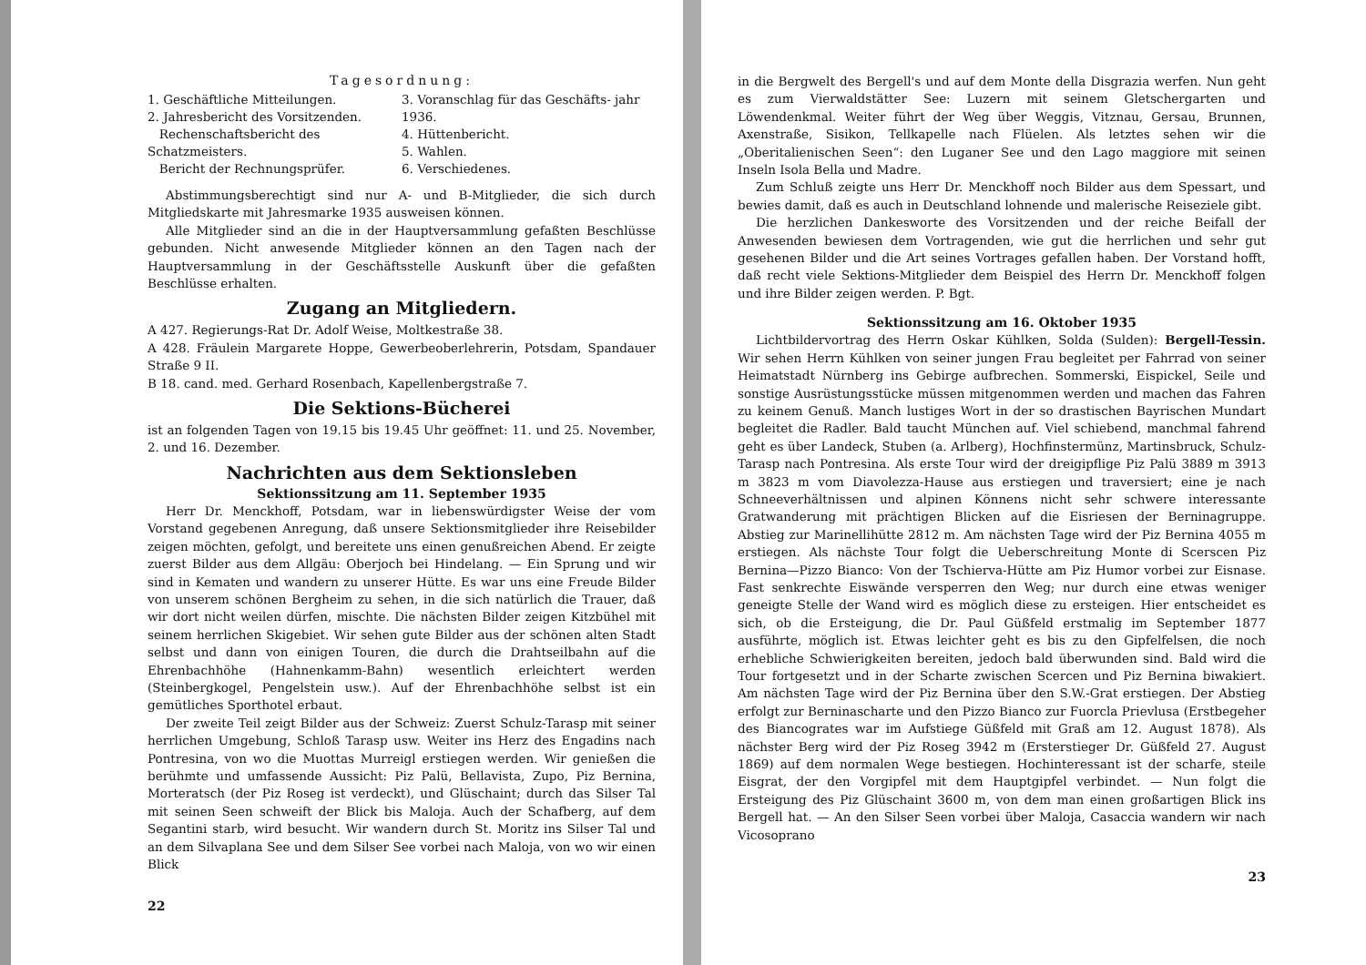Tagesordnung:
1. Geschäftliche Mitteilungen.
2. Jahresbericht des Vorsitzenden.
Rechenschaftsbericht des Schatzmeisters.
Bericht der Rechnungsprüfer.
3. Voranschlag für das Geschäfts- jahr 1936.
4. Hüttenbericht.
5. Wahlen.
6. Verschiedenes.
Abstimmungsberechtigt sind nur A- und B-Mitglieder, die sich durch Mitgliedskarte mit Jahresmarke 1935 ausweisen können.
Alle Mitglieder sind an die in der Hauptversammlung gefaßten Beschlüsse gebunden. Nicht anwesende Mitglieder können an den Tagen nach der Hauptversammlung in der Geschäftsstelle Auskunft über die gefaßten Beschlüsse erhalten.
Zugang an Mitgliedern.
A 427. Regierungs-Rat Dr. Adolf Weise, Moltkestraße 38.
A 428. Fräulein Margarete Hoppe, Gewerbeoberlehrerin, Potsdam, Spandauer Straße 9 II.
B 18. cand. med. Gerhard Rosenbach, Kapellenbergstraße 7.
Die Sektions-Bücherei
ist an folgenden Tagen von 19.15 bis 19.45 Uhr geöffnet: 11. und 25. November, 2. und 16. Dezember.
Nachrichten aus dem Sektionsleben
Sektionssitzung am 11. September 1935
Herr Dr. Menckhoff, Potsdam, war in liebenswürdigster Weise der vom Vorstand gegebenen Anregung, daß unsere Sektionsmitglieder ihre Reisebilder zeigen möchten, gefolgt, und bereitete uns einen genußreichen Abend. Er zeigte zuerst Bilder aus dem Allgäu: Oberjoch bei Hindelang. — Ein Sprung und wir sind in Kematen und wandern zu unserer Hütte. Es war uns eine Freude Bilder von unserem schönen Bergheim zu sehen, in die sich natürlich die Trauer, daß wir dort nicht weilen dürfen, mischte. Die nächsten Bilder zeigen Kitzbühel mit seinem herrlichen Skigebiet. Wir sehen gute Bilder aus der schönen alten Stadt selbst und dann von einigen Touren, die durch die Drahtseilbahn auf die Ehrenbachhöhe (Hahnenkamm-Bahn) wesentlich erleichtert werden (Steinbergkogel, Pengelstein usw.). Auf der Ehrenbachhöhe selbst ist ein gemütliches Sporthotel erbaut.
Der zweite Teil zeigt Bilder aus der Schweiz: Zuerst Schulz-Tarasp mit seiner herrlichen Umgebung, Schloß Tarasp usw. Weiter ins Herz des Engadins nach Pontresina, von wo die Muottas Murreigl erstiegen werden. Wir genießen die berühmte und umfassende Aussicht: Piz Palü, Bellavista, Zupo, Piz Bernina, Morteratsch (der Piz Roseg ist verdeckt), und Glüschaint; durch das Silser Tal mit seinen Seen schweift der Blick bis Maloja. Auch der Schafberg, auf dem Segantini starb, wird besucht. Wir wandern durch St. Moritz ins Silser Tal und an dem Silvaplana See und dem Silser See vorbei nach Maloja, von wo wir einen Blick
22
in die Bergwelt des Bergell's und auf dem Monte della Disgrazia werfen. Nun geht es zum Vierwaldstätter See: Luzern mit seinem Gletschergarten und Löwendenkmal. Weiter führt der Weg über Weggis, Vitznau, Gersau, Brunnen, Axenstraße, Sisikon, Tellkapelle nach Flüelen. Als letztes sehen wir die „Oberitalienischen Seen“: den Luganer See und den Lago maggiore mit seinen Inseln Isola Bella und Madre.
Zum Schluß zeigte uns Herr Dr. Menckhoff noch Bilder aus dem Spessart, und bewies damit, daß es auch in Deutschland lohnende und malerische Reiseziele gibt.
Die herzlichen Dankesworte des Vorsitzenden und der reiche Beifall der Anwesenden bewiesen dem Vortragenden, wie gut die herrlichen und sehr gut gesehenen Bilder und die Art seines Vortrages gefallen haben. Der Vorstand hofft, daß recht viele Sektions-Mitglieder dem Beispiel des Herrn Dr. Menckhoff folgen und ihre Bilder zeigen werden. P. Bgt.
Sektionssitzung am 16. Oktober 1935
Lichtbildervortrag des Herrn Oskar Kühlken, Solda (Sulden): Bergell-Tessin. Wir sehen Herrn Kühlken von seiner jungen Frau begleitet per Fahrrad von seiner Heimatstadt Nürnberg ins Gebirge aufbrechen. Sommerski, Eispickel, Seile und sonstige Ausrüstungsstücke müssen mitgenommen werden und machen das Fahren zu keinem Genuß. Manch lustiges Wort in der so drastischen Bayrischen Mundart begleitet die Radler. Bald taucht München auf. Viel schiebend, manchmal fahrend geht es über Landeck, Stuben (a. Arlberg), Hochfinstermünz, Martinsbruck, Schulz-Tarasp nach Pontresina. Als erste Tour wird der dreigipflige Piz Palü 3889 m 3913 m 3823 m vom Diavolezza-Hause aus erstiegen und traversiert; eine je nach Schneeverhältnissen und alpinen Könnens nicht sehr schwere interessante Gratwanderung mit prächtigen Blicken auf die Eisriesen der Berninagruppe. Abstieg zur Marinellihütte 2812 m. Am nächsten Tage wird der Piz Bernina 4055 m erstiegen. Als nächste Tour folgt die Ueberschreitung Monte di Scerscen Piz Bernina—Pizzo Bianco: Von der Tschierva-Hütte am Piz Humor vorbei zur Eisnase. Fast senkrechte Eiswände versperren den Weg; nur durch eine etwas weniger geneigte Stelle der Wand wird es möglich diese zu ersteigen. Hier entscheidet es sich, ob die Ersteigung, die Dr. Paul Güßfeld erstmalig im September 1877 ausführte, möglich ist. Etwas leichter geht es bis zu den Gipfelfelsen, die noch erhebliche Schwierigkeiten bereiten, jedoch bald überwunden sind. Bald wird die Tour fortgesetzt und in der Scharte zwischen Scercen und Piz Bernina biwakiert. Am nächsten Tage wird der Piz Bernina über den S.W.-Grat erstiegen. Der Abstieg erfolgt zur Berninascharte und den Pizzo Bianco zur Fuorcla Prievlusa (Erstbegeher des Biancogrates war im Aufstiege Güßfeld mit Graß am 12. August 1878). Als nächster Berg wird der Piz Roseg 3942 m (Ersterstieger Dr. Güßfeld 27. August 1869) auf dem normalen Wege bestiegen. Hochinteressant ist der scharfe, steile Eisgrat, der den Vorgipfel mit dem Hauptgipfel verbindet. — Nun folgt die Ersteigung des Piz Glüschaint 3600 m, von dem man einen großartigen Blick ins Bergell hat. — An den Silser Seen vorbei über Maloja, Casaccia wandern wir nach Vicosoprano
23